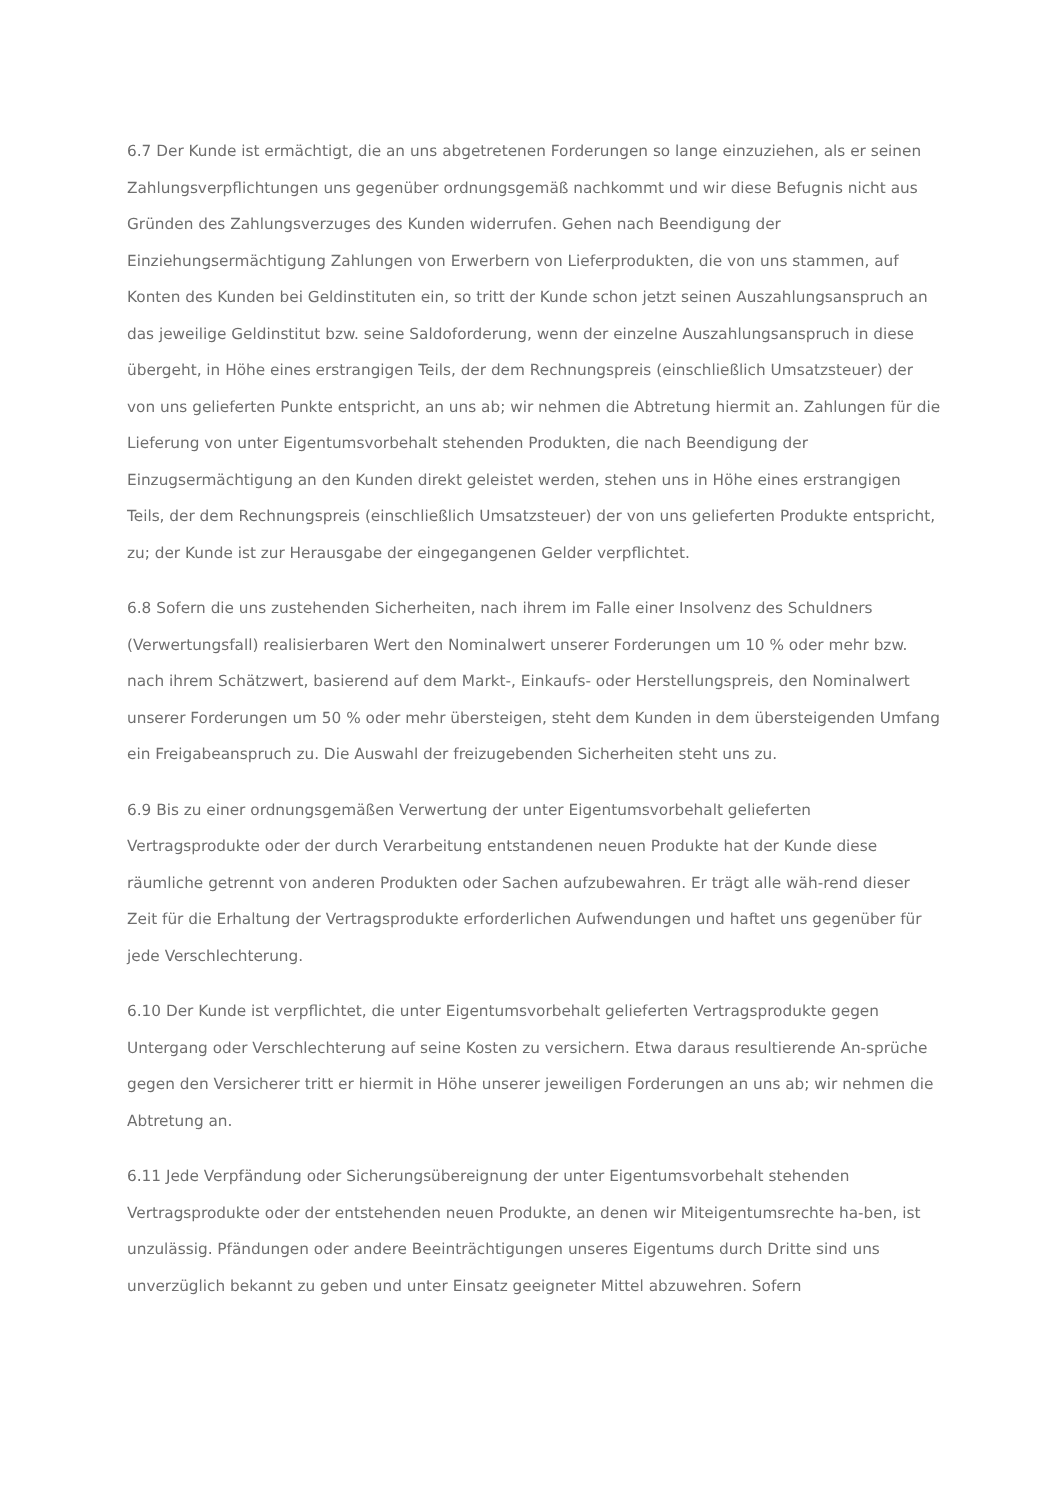6.7 Der Kunde ist ermächtigt, die an uns abgetretenen Forderungen so lange einzuziehen, als er seinen Zahlungsverpflichtungen uns gegenüber ordnungsgemäß nachkommt und wir diese Befugnis nicht aus Gründen des Zahlungsverzuges des Kunden widerrufen. Gehen nach Beendigung der Einziehungsermächtigung Zahlungen von Erwerbern von Lieferprodukten, die von uns stammen, auf Konten des Kunden bei Geldinstituten ein, so tritt der Kunde schon jetzt seinen Auszahlungsanspruch an das jeweilige Geldinstitut bzw. seine Saldoforderung, wenn der einzelne Auszahlungsanspruch in diese übergeht, in Höhe eines erstrangigen Teils, der dem Rechnungspreis (einschließlich Umsatzsteuer) der von uns gelieferten Punkte entspricht, an uns ab; wir nehmen die Abtretung hiermit an. Zahlungen für die Lieferung von unter Eigentumsvorbehalt stehenden Produkten, die nach Beendigung der Einzugsermächtigung an den Kunden direkt geleistet werden, stehen uns in Höhe eines erstrangigen Teils, der dem Rechnungspreis (einschließlich Umsatzsteuer) der von uns gelieferten Produkte entspricht, zu; der Kunde ist zur Herausgabe der eingegangenen Gelder verpflichtet.
6.8 Sofern die uns zustehenden Sicherheiten, nach ihrem im Falle einer Insolvenz des Schuldners (Verwertungsfall) realisierbaren Wert den Nominalwert unserer Forderungen um 10 % oder mehr bzw. nach ihrem Schätzwert, basierend auf dem Markt-, Einkaufs- oder Herstellungspreis, den Nominalwert unserer Forderungen um 50 % oder mehr übersteigen, steht dem Kunden in dem übersteigenden Umfang ein Freigabeanspruch zu. Die Auswahl der freizugebenden Sicherheiten steht uns zu.
6.9 Bis zu einer ordnungsgemäßen Verwertung der unter Eigentumsvorbehalt gelieferten Vertragsprodukte oder der durch Verarbeitung entstandenen neuen Produkte hat der Kunde diese räumliche getrennt von anderen Produkten oder Sachen aufzubewahren. Er trägt alle wäh-rend dieser Zeit für die Erhaltung der Vertragsprodukte erforderlichen Aufwendungen und haftet uns gegenüber für jede Verschlechterung.
6.10 Der Kunde ist verpflichtet, die unter Eigentumsvorbehalt gelieferten Vertragsprodukte gegen Untergang oder Verschlechterung auf seine Kosten zu versichern. Etwa daraus resultierende An-sprüche gegen den Versicherer tritt er hiermit in Höhe unserer jeweiligen Forderungen an uns ab; wir nehmen die Abtretung an.
6.11 Jede Verpfändung oder Sicherungsübereignung der unter Eigentumsvorbehalt stehenden Vertragsprodukte oder der entstehenden neuen Produkte, an denen wir Miteigentumsrechte ha-ben, ist unzulässig. Pfändungen oder andere Beeinträchtigungen unseres Eigentums durch Dritte sind uns unverzüglich bekannt zu geben und unter Einsatz geeigneter Mittel abzuwehren. Sofern